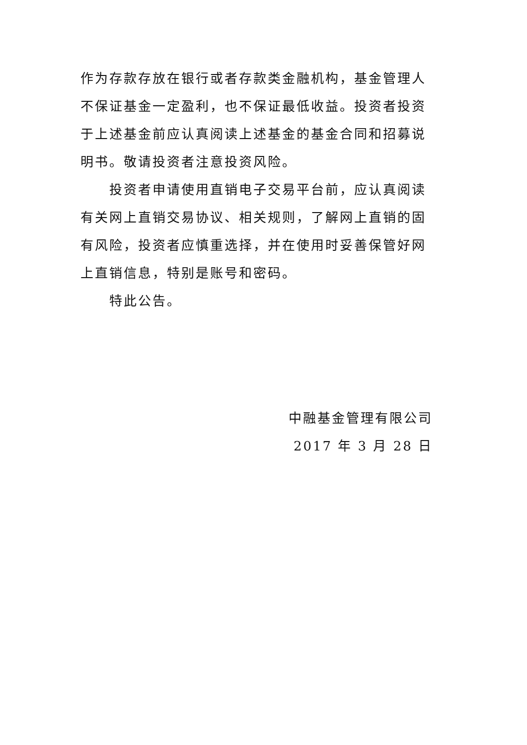作为存款存放在银行或者存款类金融机构，基金管理人不保证基金一定盈利，也不保证最低收益。投资者投资于上述基金前应认真阅读上述基金的基金合同和招募说明书。敬请投资者注意投资风险。
投资者申请使用直销电子交易平台前，应认真阅读有关网上直销交易协议、相关规则，了解网上直销的固有风险，投资者应慎重选择，并在使用时妥善保管好网上直销信息，特别是账号和密码。
特此公告。
中融基金管理有限公司
2017 年 3 月 28 日